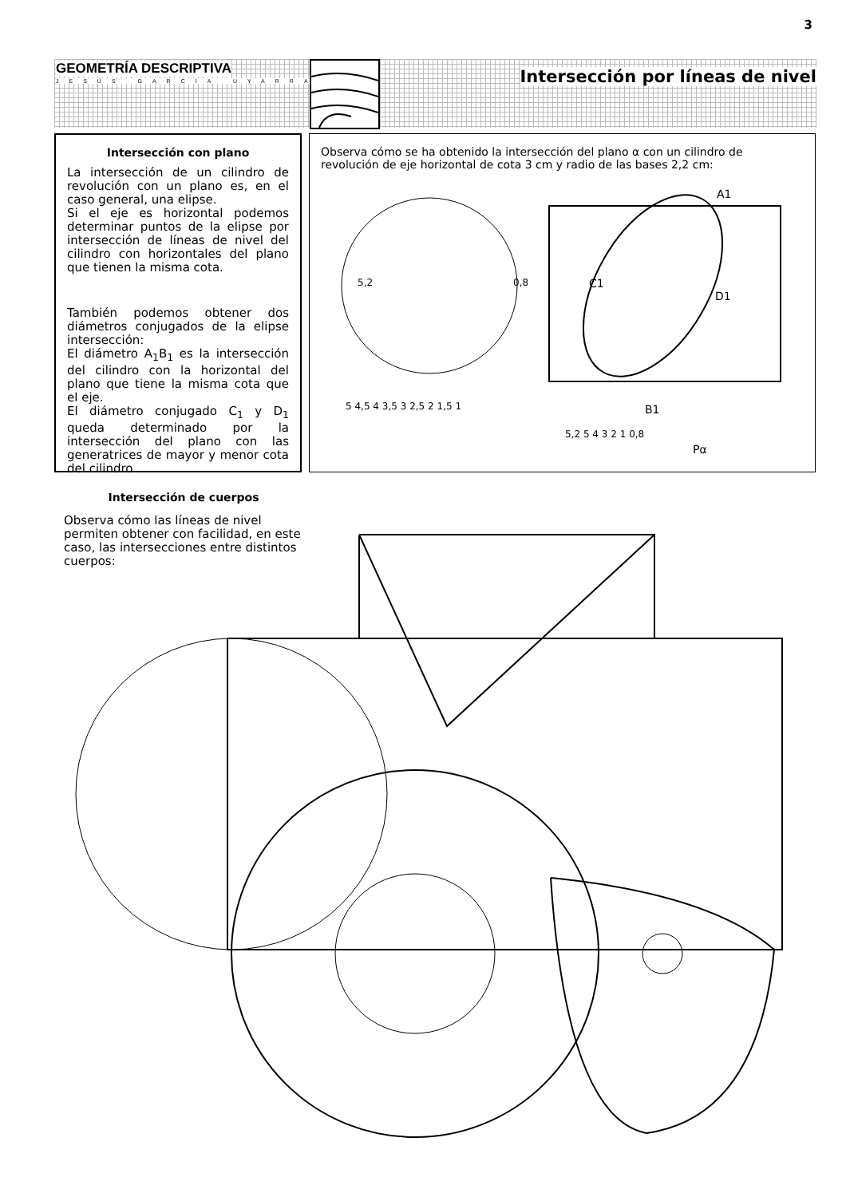3
GEOMETRÍA DESCRIPTIVA
JESÚS GARCÍA UYARRA
Intersección por líneas de nivel
Intersección con plano
La intersección de un cilindro de revolución con un plano es, en el caso general, una elipse.
Si el eje es horizontal podemos determinar puntos de la elipse por intersección de líneas de nivel del cilindro con horizontales del plano que tienen la misma cota.
También podemos obtener dos diámetros conjugados de la elipse intersección:
El diámetro A<sub>1</sub>B<sub>1</sub> es la intersección del cilindro con la horizontal del plano que tiene la misma cota que el eje.
El diámetro conjugado C<sub>1</sub> y D<sub>1</sub> queda determinado por la intersección del plano con las generatrices de mayor y menor cota del cilindro.
Observa cómo se ha obtenido la intersección del plano α con un cilindro de revolución de eje horizontal de cota 3 cm y radio de las bases 2,2 cm:
C1
D1
A1
B1
Pα
5,2
0,8
5 4,5 4 3,5 3 2,5 2 1,5 1
5,2 5 4 3 2 1 0,8
Intersección de cuerpos
Observa cómo las líneas de nivel permiten obtener con facilidad, en este caso, las intersecciones entre distintos cuerpos: